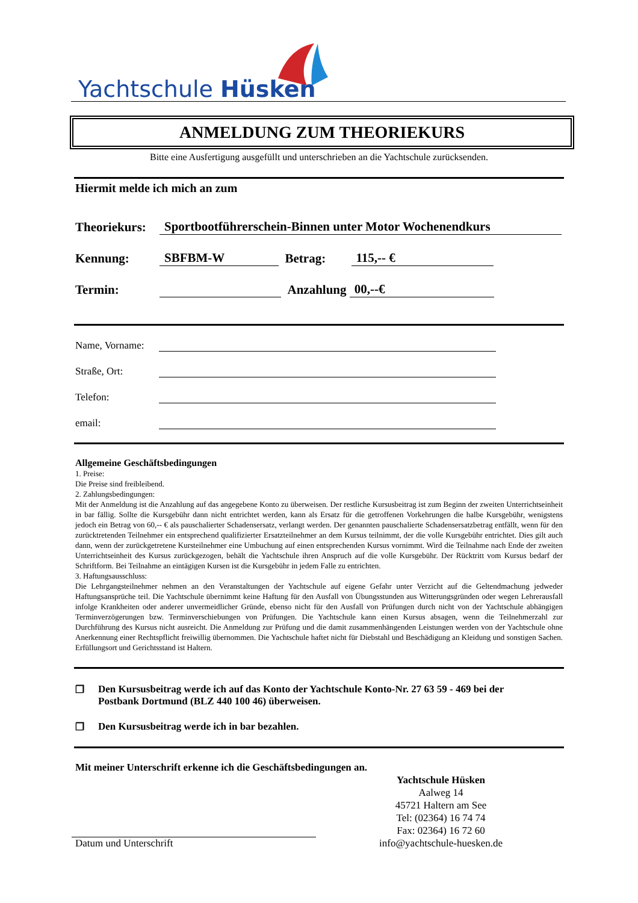Yachtschule Hüsken
ANMELDUNG ZUM THEORIEKURS
Bitte eine Ausfertigung ausgefüllt und unterschrieben an die Yachtschule zurücksenden.
Hiermit melde ich mich an zum
Theoriekurs: Sportbootführerschein-Binnen unter Motor Wochenendkurs
Kennung: SBFBM-W Betrag: 115,-- €
Termin: Anzahlung 00,--€
Name, Vorname:
Straße, Ort:
Telefon:
email:
Allgemeine Geschäftsbedingungen
1. Preise:
Die Preise sind freibleibend.
2. Zahlungsbedingungen:
Mit der Anmeldung ist die Anzahlung auf das angegebene Konto zu überweisen. Der restliche Kursusbeitrag ist zum Beginn der zweiten Unterrichtseinheit in bar fällig. Sollte die Kursgebühr dann nicht entrichtet werden, kann als Ersatz für die getroffenen Vorkehrungen die halbe Kursgebühr, wenigstens jedoch ein Betrag von 60,-- € als pauschalierter Schadensersatz, verlangt werden. Der genannten pauschalierte Schadensersatzbetrag entfällt, wenn für den zurücktretenden Teilnehmer ein entsprechend qualifizierter Ersatzteilnehmer an dem Kursus teilnimmt, der die volle Kursgebühr entrichtet. Dies gilt auch dann, wenn der zurückgetretene Kursteilnehmer eine Umbuchung auf einen entsprechenden Kursus vornimmt. Wird die Teilnahme nach Ende der zweiten Unterrichtseinheit des Kursus zurückgezogen, behält die Yachtschule ihren Anspruch auf die volle Kursgebühr. Der Rücktritt vom Kursus bedarf der Schriftform. Bei Teilnahme an eintägigen Kursen ist die Kursgebühr in jedem Falle zu entrichten.
3. Haftungsausschluss:
Die Lehrgangsteilnehmer nehmen an den Veranstaltungen der Yachtschule auf eigene Gefahr unter Verzicht auf die Geltendmachung jedweder Haftungsansprüche teil. Die Yachtschule übernimmt keine Haftung für den Ausfall von Übungsstunden aus Witterungsgründen oder wegen Lehrerausfall infolge Krankheiten oder anderer unvermeidlicher Gründe, ebenso nicht für den Ausfall von Prüfungen durch nicht von der Yachtschule abhängigen Terminverzögerungen bzw. Terminverschiebungen von Prüfungen. Die Yachtschule kann einen Kursus absagen, wenn die Teilnehmerzahl zur Durchführung des Kursus nicht ausreicht. Die Anmeldung zur Prüfung und die damit zusammenhängenden Leistungen werden von der Yachtschule ohne Anerkennung einer Rechtspflicht freiwillig übernommen. Die Yachtschule haftet nicht für Diebstahl und Beschädigung an Kleidung und sonstigen Sachen. Erfüllungsort und Gerichtsstand ist Haltern.
❒ Den Kursusbeitrag werde ich auf das Konto der Yachtschule Konto-Nr. 27 63 59 - 469 bei der
Postbank Dortmund (BLZ 440 100 46) überweisen.
❒ Den Kursusbeitrag werde ich in bar bezahlen.
Mit meiner Unterschrift erkenne ich die Geschäftsbedingungen an.
Datum und Unterschrift
Yachtschule Hüsken
Aalweg 14
45721 Haltern am See
Tel: (02364) 16 74 74
Fax: 02364) 16 72 60
info@yachtschule-huesken.de